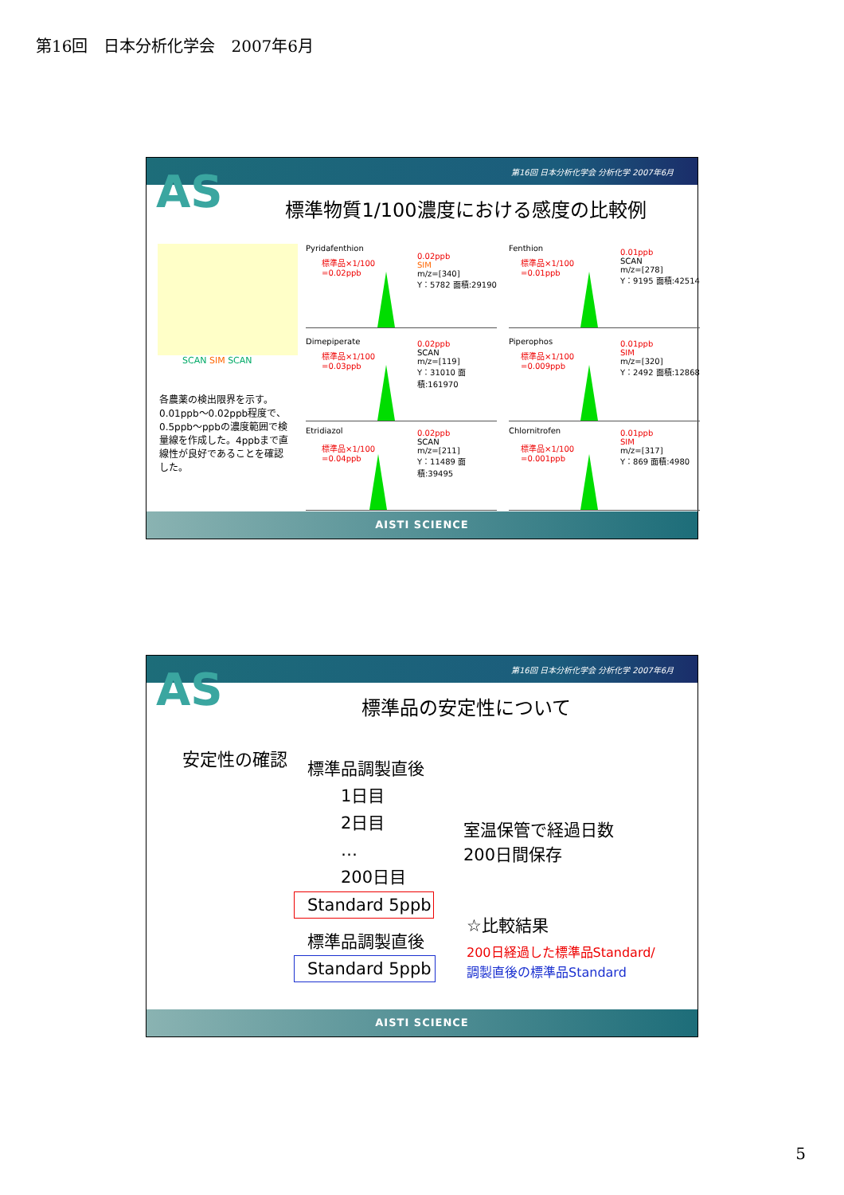第16回　日本分析化学会　2007年6月
第16回 日本分析化学会 分析化学 2007年6月
AS
標準物質1/100濃度における感度の比較例
SCAN SIM SCAN
各農薬の検出限界を示す。0.01ppb～0.02ppb程度で、0.5ppb～ppbの濃度範囲で検量線を作成した。4ppbまで直線性が良好であることを確認した。
Pyridafenthion
標準品×1/100
=0.02ppb
0.02ppb
SIM
m/z=[340]
Y：5782 面積:29190
Fenthion
標準品×1/100
=0.01ppb
0.01ppb
SCAN
m/z=[278]
Y：9195 面積:42514
Dimepiperate
標準品×1/100
=0.03ppb
0.02ppb
SCAN
m/z=[119]
Y：31010 面積:161970
Piperophos
標準品×1/100
=0.009ppb
0.01ppb
SIM
m/z=[320]
Y：2492 面積:12868
Etridiazol
標準品×1/100
=0.04ppb
0.02ppb
SCAN
m/z=[211]
Y：11489 面積:39495
Chlornitrofen
標準品×1/100
=0.001ppb
0.01ppb
SIM
m/z=[317]
Y：869 面積:4980
AISTI SCIENCE
第16回 日本分析化学会 分析化学 2007年6月
AS
標準品の安定性について
安定性の確認
標準品調製直後
　　1日目
　　2日目
　　…
　　200日目
Standard 5ppb
標準品調製直後
Standard 5ppb
室温保管で経過日数
200日間保存
☆比較結果
200日経過した標準品Standard/
調製直後の標準品Standard
AISTI SCIENCE
5